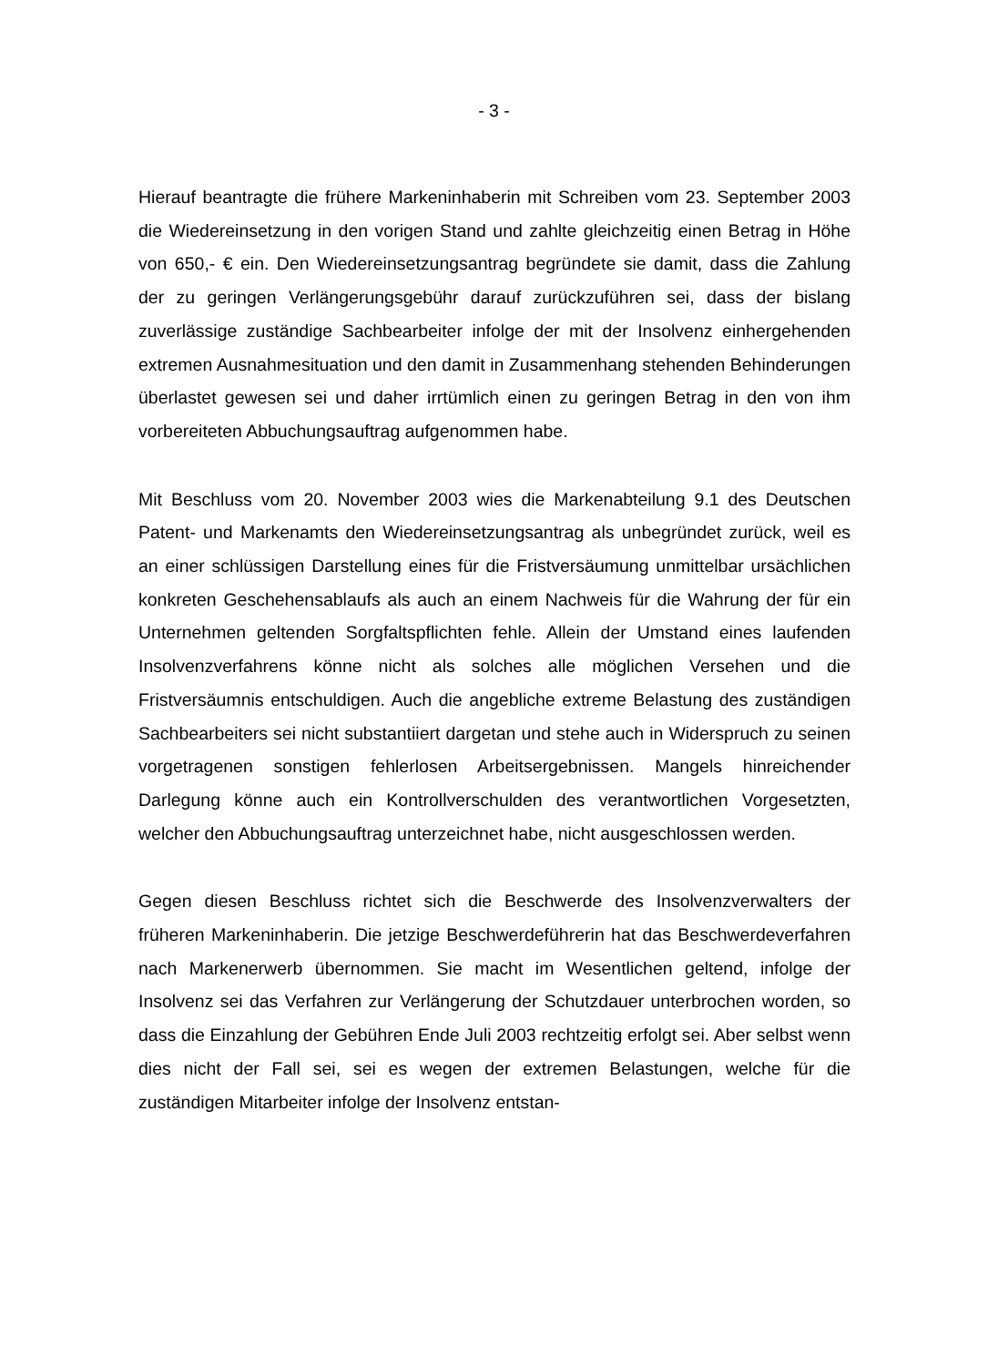- 3 -
Hierauf beantragte die frühere Markeninhaberin mit Schreiben vom 23. September 2003 die Wiedereinsetzung in den vorigen Stand und zahlte gleichzeitig einen Betrag in Höhe von 650,- € ein. Den Wiedereinsetzungsantrag begründete sie damit, dass die Zahlung der zu geringen Verlängerungsgebühr darauf zurückzuführen sei, dass der bislang zuverlässige zuständige Sachbearbeiter infolge der mit der Insolvenz einhergehenden extremen Ausnahmesituation und den damit in Zusammenhang stehenden Behinderungen überlastet gewesen sei und daher irrtümlich einen zu geringen Betrag in den von ihm vorbereiteten Abbuchungsauftrag aufgenommen habe.
Mit Beschluss vom 20. November 2003 wies die Markenabteilung 9.1 des Deutschen Patent- und Markenamts den Wiedereinsetzungsantrag als unbegründet zurück, weil es an einer schlüssigen Darstellung eines für die Fristversäumung unmittelbar ursächlichen konkreten Geschehensablaufs als auch an einem Nachweis für die Wahrung der für ein Unternehmen geltenden Sorgfaltspflichten fehle. Allein der Umstand eines laufenden Insolvenzverfahrens könne nicht als solches alle möglichen Versehen und die Fristversäumnis entschuldigen. Auch die angebliche extreme Belastung des zuständigen Sachbearbeiters sei nicht substantiiert dargetan und stehe auch in Widerspruch zu seinen vorgetragenen sonstigen fehlerlosen Arbeitsergebnissen. Mangels hinreichender Darlegung könne auch ein Kontrollverschulden des verantwortlichen Vorgesetzten, welcher den Abbuchungsauftrag unterzeichnet habe, nicht ausgeschlossen werden.
Gegen diesen Beschluss richtet sich die Beschwerde des Insolvenzverwalters der früheren Markeninhaberin. Die jetzige Beschwerdeführerin hat das Beschwerdeverfahren nach Markenerwerb übernommen. Sie macht im Wesentlichen geltend, infolge der Insolvenz sei das Verfahren zur Verlängerung der Schutzdauer unterbrochen worden, so dass die Einzahlung der Gebühren Ende Juli 2003 rechtzeitig erfolgt sei. Aber selbst wenn dies nicht der Fall sei, sei es wegen der extremen Belastungen, welche für die zuständigen Mitarbeiter infolge der Insolvenz entstan-